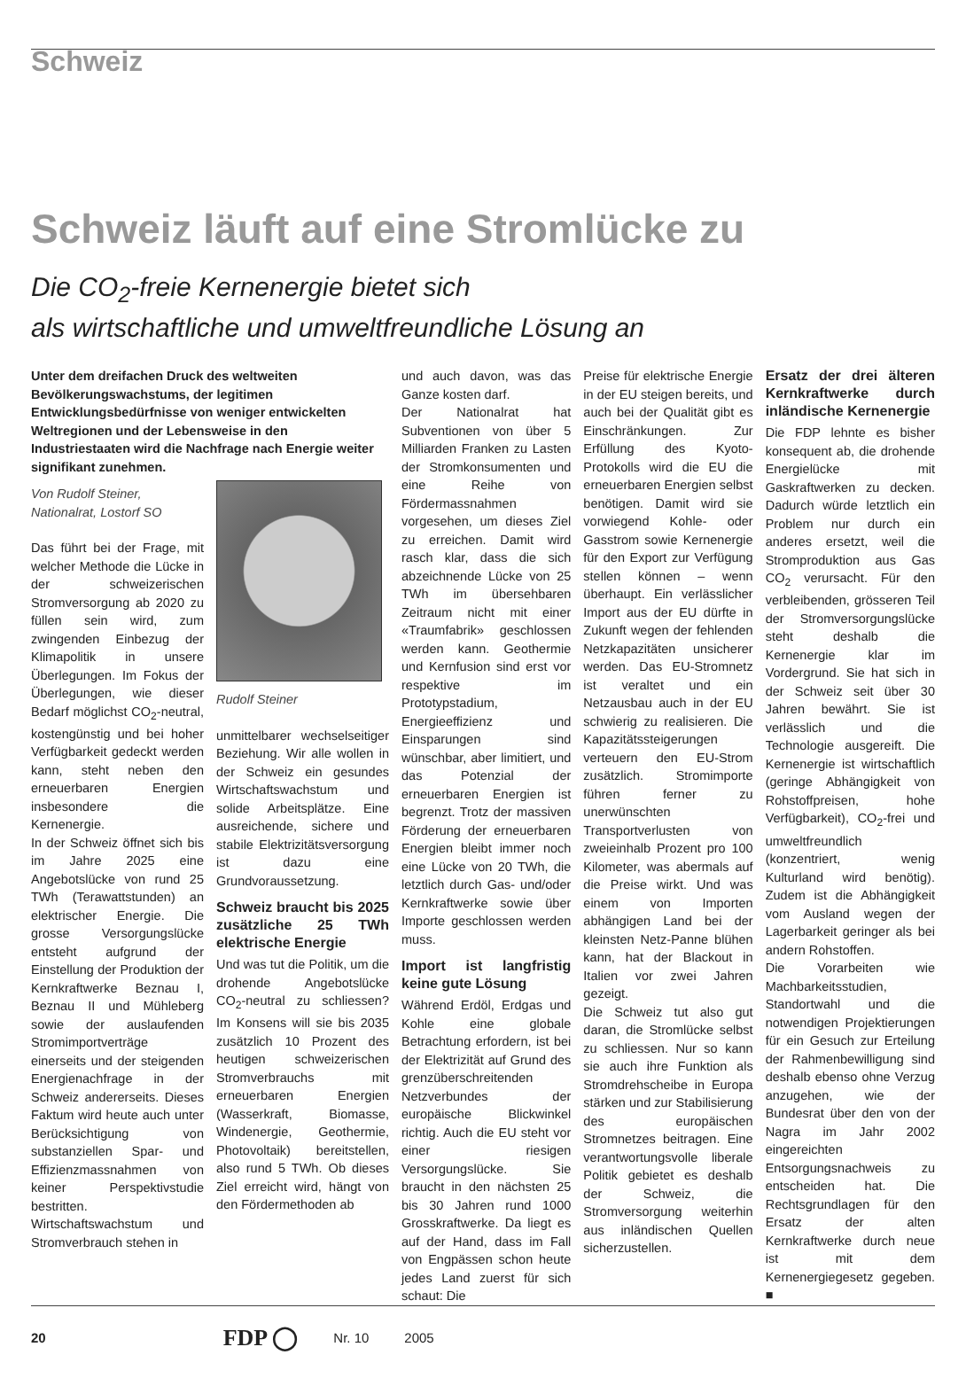Schweiz
Schweiz läuft auf eine Stromlücke zu
Die CO<sub>2</sub>-freie Kernenergie bietet sich
als wirtschaftliche und umweltfreundliche Lösung an
Unter dem dreifachen Druck des weltweiten Bevölkerungswachstums, der legitimen Entwicklungsbedürfnisse von weniger entwickelten Weltregionen und der Lebensweise in den Industriestaaten wird die Nachfrage nach Energie weiter signifikant zunehmen.
Von Rudolf Steiner,
Nationalrat, Lostorf SO
Das führt bei der Frage, mit welcher Methode die Lücke in der schweizerischen Stromversorgung ab 2020 zu füllen sein wird, zum zwingenden Einbezug der Klimapolitik in unsere Überlegungen. Im Fokus der Überlegungen, wie dieser Bedarf möglichst CO<sub>2</sub>-neutral, kostengünstig und bei hoher Verfügbarkeit gedeckt werden kann, steht neben den erneuerbaren Energien insbesondere die Kernenergie.
In der Schweiz öffnet sich bis im Jahre 2025 eine Angebotslücke von rund 25 TWh (Terawattstunden) an elektrischer Energie. Die grosse Versorgungslücke entsteht aufgrund der Einstellung der Produktion der Kernkraftwerke Beznau I, Beznau II und Mühleberg sowie der auslaufenden Stromimportverträge einerseits und der steigenden Energienachfrage in der Schweiz andererseits. Dieses Faktum wird heute auch unter Berücksichtigung von substanziellen Spar- und Effizienzmassnahmen von keiner Perspektivstudie bestritten.
Wirtschaftswachstum und Stromverbrauch stehen in
Rudolf Steiner
unmittelbarer wechselseitiger Beziehung. Wir alle wollen in der Schweiz ein gesundes Wirtschaftswachstum und solide Arbeitsplätze. Eine ausreichende, sichere und stabile Elektrizitätsversorgung ist dazu eine Grundvoraussetzung.
Schweiz braucht bis 2025 zusätzliche 25 TWh elektrische Energie
Und was tut die Politik, um die drohende Angebotslücke CO<sub>2</sub>-neutral zu schliessen? Im Konsens will sie bis 2035 zusätzlich 10 Prozent des heutigen schweizerischen Stromverbrauchs mit erneuerbaren Energien (Wasserkraft, Biomasse, Windenergie, Geothermie, Photovoltaik) bereitstellen, also rund 5 TWh. Ob dieses Ziel erreicht wird, hängt von den Fördermethoden ab
und auch davon, was das Ganze kosten darf.
Der Nationalrat hat Subventionen von über 5 Milliarden Franken zu Lasten der Stromkonsumenten und eine Reihe von Fördermassnahmen vorgesehen, um dieses Ziel zu erreichen. Damit wird rasch klar, dass die sich abzeichnende Lücke von 25 TWh im übersehbaren Zeitraum nicht mit einer «Traumfabrik» geschlossen werden kann. Geothermie und Kernfusion sind erst vor respektive im Prototypstadium, Energieeffizienz und Einsparungen sind wünschbar, aber limitiert, und das Potenzial der erneuerbaren Energien ist begrenzt. Trotz der massiven Förderung der erneuerbaren Energien bleibt immer noch eine Lücke von 20 TWh, die letztlich durch Gas- und/oder Kernkraftwerke sowie über Importe geschlossen werden muss.
Import ist langfristig keine gute Lösung
Während Erdöl, Erdgas und Kohle eine globale Betrachtung erfordern, ist bei der Elektrizität auf Grund des grenzüberschreitenden Netzverbundes der europäische Blickwinkel richtig. Auch die EU steht vor einer riesigen Versorgungslücke. Sie braucht in den nächsten 25 bis 30 Jahren rund 1000 Grosskraftwerke. Da liegt es auf der Hand, dass im Fall von Engpässen schon heute jedes Land zuerst für sich schaut: Die
Preise für elektrische Energie in der EU steigen bereits, und auch bei der Qualität gibt es Einschränkungen. Zur Erfüllung des Kyoto-Protokolls wird die EU die erneuerbaren Energien selbst benötigen. Damit wird sie vorwiegend Kohle- oder Gasstrom sowie Kernenergie für den Export zur Verfügung stellen können – wenn überhaupt. Ein verlässlicher Import aus der EU dürfte in Zukunft wegen der fehlenden Netzkapazitäten unsicherer werden. Das EU-Stromnetz ist veraltet und ein Netzausbau auch in der EU schwierig zu realisieren. Die Kapazitätssteigerungen verteuern den EU-Strom zusätzlich. Stromimporte führen ferner zu unerwünschten Transportverlusten von zweieinhalb Prozent pro 100 Kilometer, was abermals auf die Preise wirkt. Und was einem von Importen abhängigen Land bei der kleinsten Netz-Panne blühen kann, hat der Blackout in Italien vor zwei Jahren gezeigt.
Die Schweiz tut also gut daran, die Stromlücke selbst zu schliessen. Nur so kann sie auch ihre Funktion als Stromdrehscheibe in Europa stärken und zur Stabilisierung des europäischen Stromnetzes beitragen. Eine verantwortungsvolle liberale Politik gebietet es deshalb der Schweiz, die Stromversorgung weiterhin aus inländischen Quellen sicherzustellen.
Ersatz der drei älteren Kernkraftwerke durch inländische Kernenergie
Die FDP lehnte es bisher konsequent ab, die drohende Energielücke mit Gaskraftwerken zu decken. Dadurch würde letztlich ein Problem nur durch ein anderes ersetzt, weil die Stromproduktion aus Gas CO<sub>2</sub> verursacht. Für den verbleibenden, grösseren Teil der Stromversorgungslücke steht deshalb die Kernenergie klar im Vordergrund. Sie hat sich in der Schweiz seit über 30 Jahren bewährt. Sie ist verlässlich und die Technologie ausgereift. Die Kernenergie ist wirtschaftlich (geringe Abhängigkeit von Rohstoffpreisen, hohe Verfügbarkeit), CO<sub>2</sub>-frei und umweltfreundlich (konzentriert, wenig Kulturland wird benötig). Zudem ist die Abhängigkeit vom Ausland wegen der Lagerbarkeit geringer als bei andern Rohstoffen.
Die Vorarbeiten wie Machbarkeitsstudien, Standortwahl und die notwendigen Projektierungen für ein Gesuch zur Erteilung der Rahmenbewilligung sind deshalb ebenso ohne Verzug anzugehen, wie der Bundesrat über den von der Nagra im Jahr 2002 eingereichten Entsorgungsnachweis zu entscheiden hat. Die Rechtsgrundlagen für den Ersatz der alten Kernkraftwerke durch neue ist mit dem Kernenergiegesetz gegeben. ■
20 FDP ◯ Nr. 10 2005